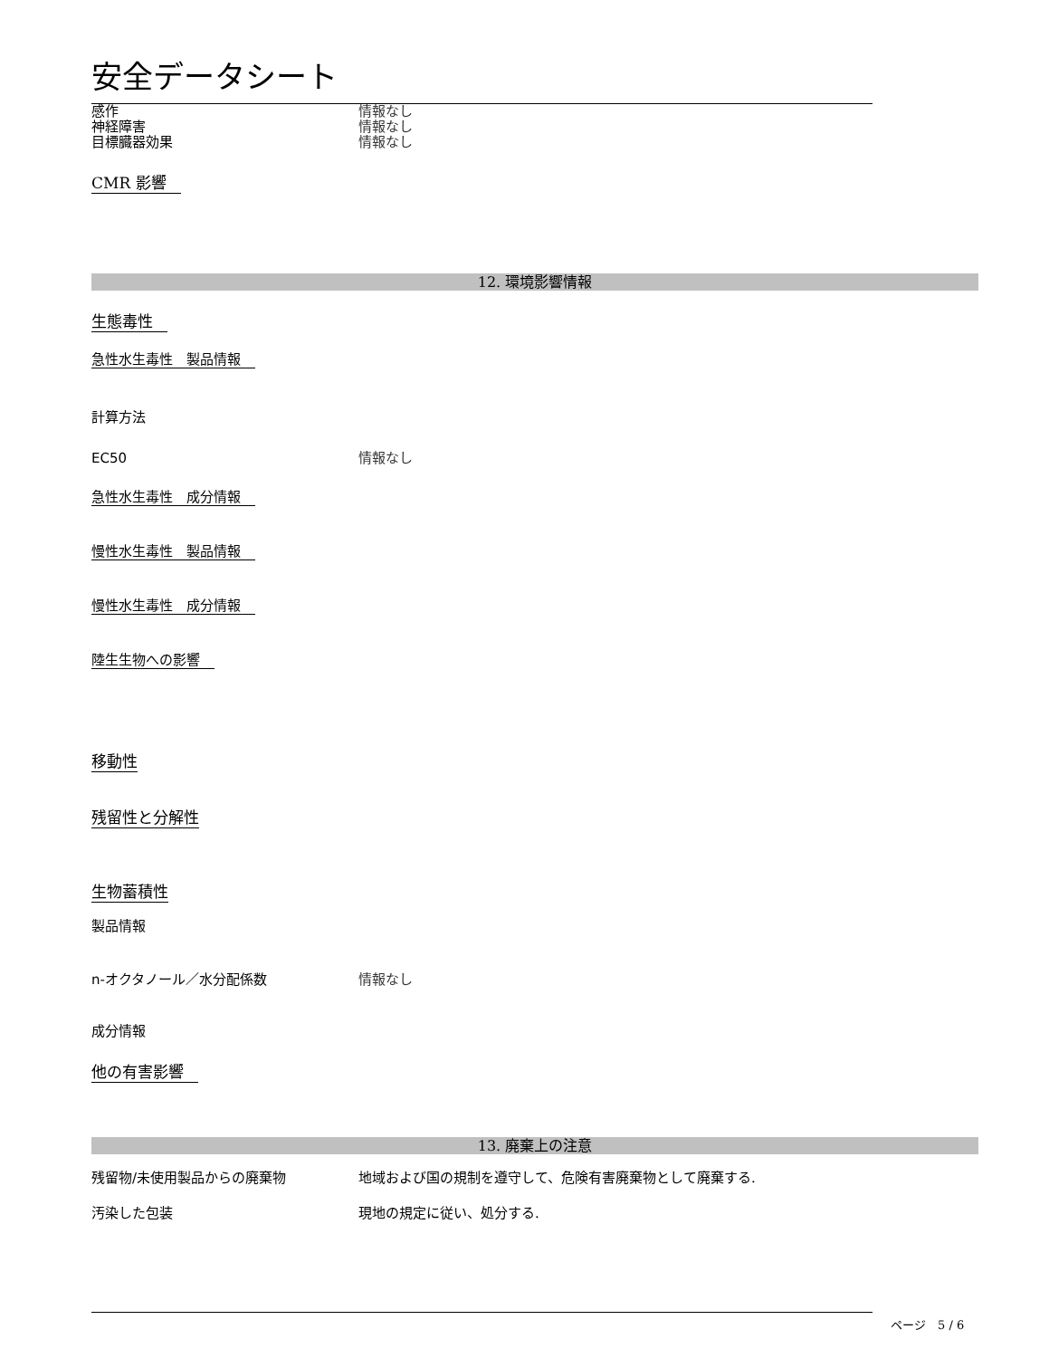安全データシート
感作 情報なし
神経障害 情報なし
目標臓器効果 情報なし
CMR 影響
12. 環境影響情報
生態毒性
急性水生毒性　製品情報
計算方法
EC50 情報なし
急性水生毒性　成分情報
慢性水生毒性　製品情報
慢性水生毒性　成分情報
陸生生物への影響
移動性
残留性と分解性
生物蓄積性
製品情報
n-オクタノール／水分配係数 情報なし
成分情報
他の有害影響
13. 廃棄上の注意
残留物/未使用製品からの廃棄物 地域および国の規制を遵守して、危険有害廃棄物として廃棄する.
汚染した包装 現地の規定に従い、処分する.
ページ　5 / 6